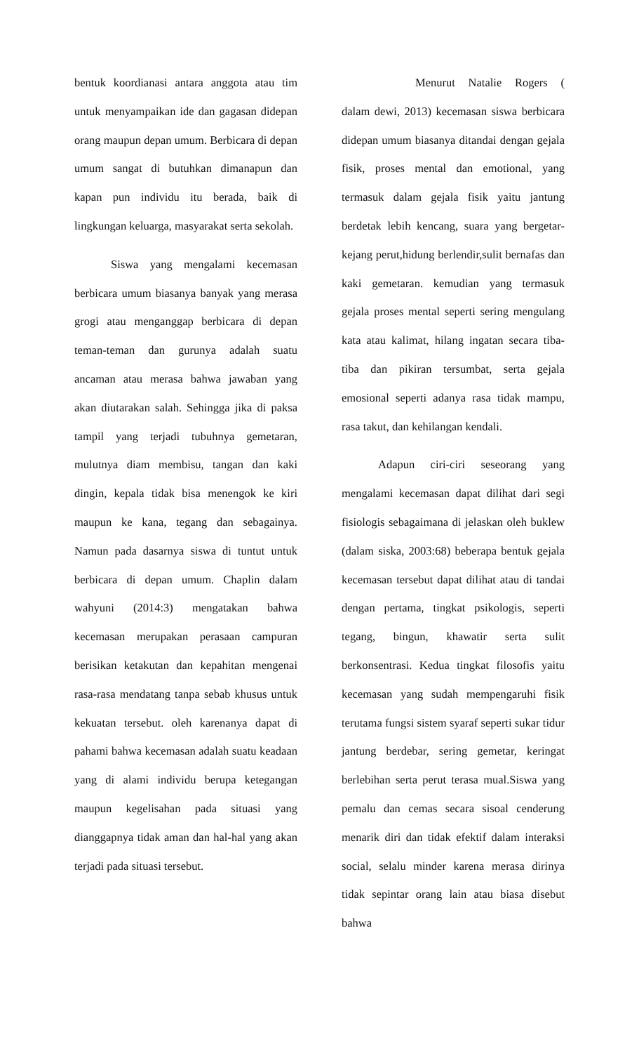bentuk koordianasi antara anggota atau tim untuk menyampaikan ide dan gagasan didepan orang maupun depan umum. Berbicara di depan umum sangat di butuhkan dimanapun dan kapan pun individu itu berada, baik di lingkungan keluarga, masyarakat serta sekolah.
Siswa yang mengalami kecemasan berbicara umum biasanya banyak yang merasa grogi atau menganggap berbicara di depan teman-teman dan gurunya adalah suatu ancaman atau merasa bahwa jawaban yang akan diutarakan salah. Sehingga jika di paksa tampil yang terjadi tubuhnya gemetaran, mulutnya diam membisu, tangan dan kaki dingin, kepala tidak bisa menengok ke kiri maupun ke kana, tegang dan sebagainya. Namun pada dasarnya siswa di tuntut untuk berbicara di depan umum. Chaplin dalam wahyuni (2014:3) mengatakan bahwa kecemasan merupakan perasaan campuran berisikan ketakutan dan kepahitan mengenai rasa-rasa mendatang tanpa sebab khusus untuk kekuatan tersebut. oleh karenanya dapat di pahami bahwa kecemasan adalah suatu keadaan yang di alami individu berupa ketegangan maupun kegelisahan pada situasi yang dianggapnya tidak aman dan hal-hal yang akan terjadi pada situasi tersebut.
Menurut Natalie Rogers ( dalam dewi, 2013) kecemasan siswa berbicara didepan umum biasanya ditandai dengan gejala fisik, proses mental dan emotional, yang termasuk dalam gejala fisik yaitu jantung berdetak lebih kencang, suara yang bergetar-kejang perut,hidung berlendir,sulit bernafas dan kaki gemetaran. kemudian yang termasuk gejala proses mental seperti sering mengulang kata atau kalimat, hilang ingatan secara tiba-tiba dan pikiran tersumbat, serta gejala emosional seperti adanya rasa tidak mampu, rasa takut, dan kehilangan kendali.
Adapun ciri-ciri seseorang yang mengalami kecemasan dapat dilihat dari segi fisiologis sebagaimana di jelaskan oleh buklew (dalam siska, 2003:68) beberapa bentuk gejala kecemasan tersebut dapat dilihat atau di tandai dengan pertama, tingkat psikologis, seperti tegang, bingun, khawatir serta sulit berkonsentrasi. Kedua tingkat filosofis yaitu kecemasan yang sudah mempengaruhi fisik terutama fungsi sistem syaraf seperti sukar tidur jantung berdebar, sering gemetar, keringat berlebihan serta perut terasa mual.Siswa yang pemalu dan cemas secara sisoal cenderung menarik diri dan tidak efektif dalam interaksi social, selalu minder karena merasa dirinya tidak sepintar orang lain atau biasa disebut bahwa